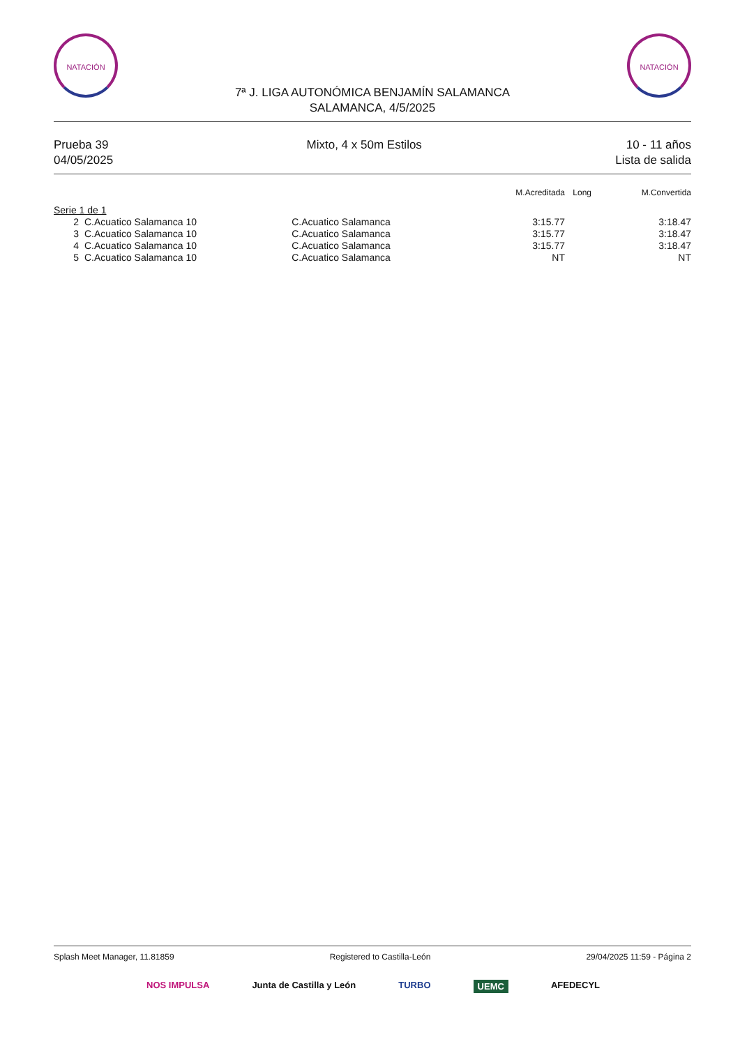NATACIÓN NATACIÓN
7ª J. LIGA AUTONÓMICA BENJAMÍN SALAMANCA
SALAMANCA, 4/5/2025
Prueba 39
04/05/2025
Mixto, 4 x 50m Estilos 10 - 11 años
Lista de salida
| | | | M.Acreditada | Long | M.Convertida |
| --- | --- | --- | --- | --- | --- |
| Serie 1 de 1 | | | | | |
| 2 | C.Acuatico Salamanca 10 | C.Acuatico Salamanca | 3:15.77 | | 3:18.47 |
| 3 | C.Acuatico Salamanca 10 | C.Acuatico Salamanca | 3:15.77 | | 3:18.47 |
| 4 | C.Acuatico Salamanca 10 | C.Acuatico Salamanca | 3:15.77 | | 3:18.47 |
| 5 | C.Acuatico Salamanca 10 | C.Acuatico Salamanca | NT | | NT |
Splash Meet Manager, 11.81859 Registered to Castilla-León 29/04/2025 11:59 - Página 2
NOS IMPULSA Junta de Castilla y León TURBO UEMC AFEDECYL